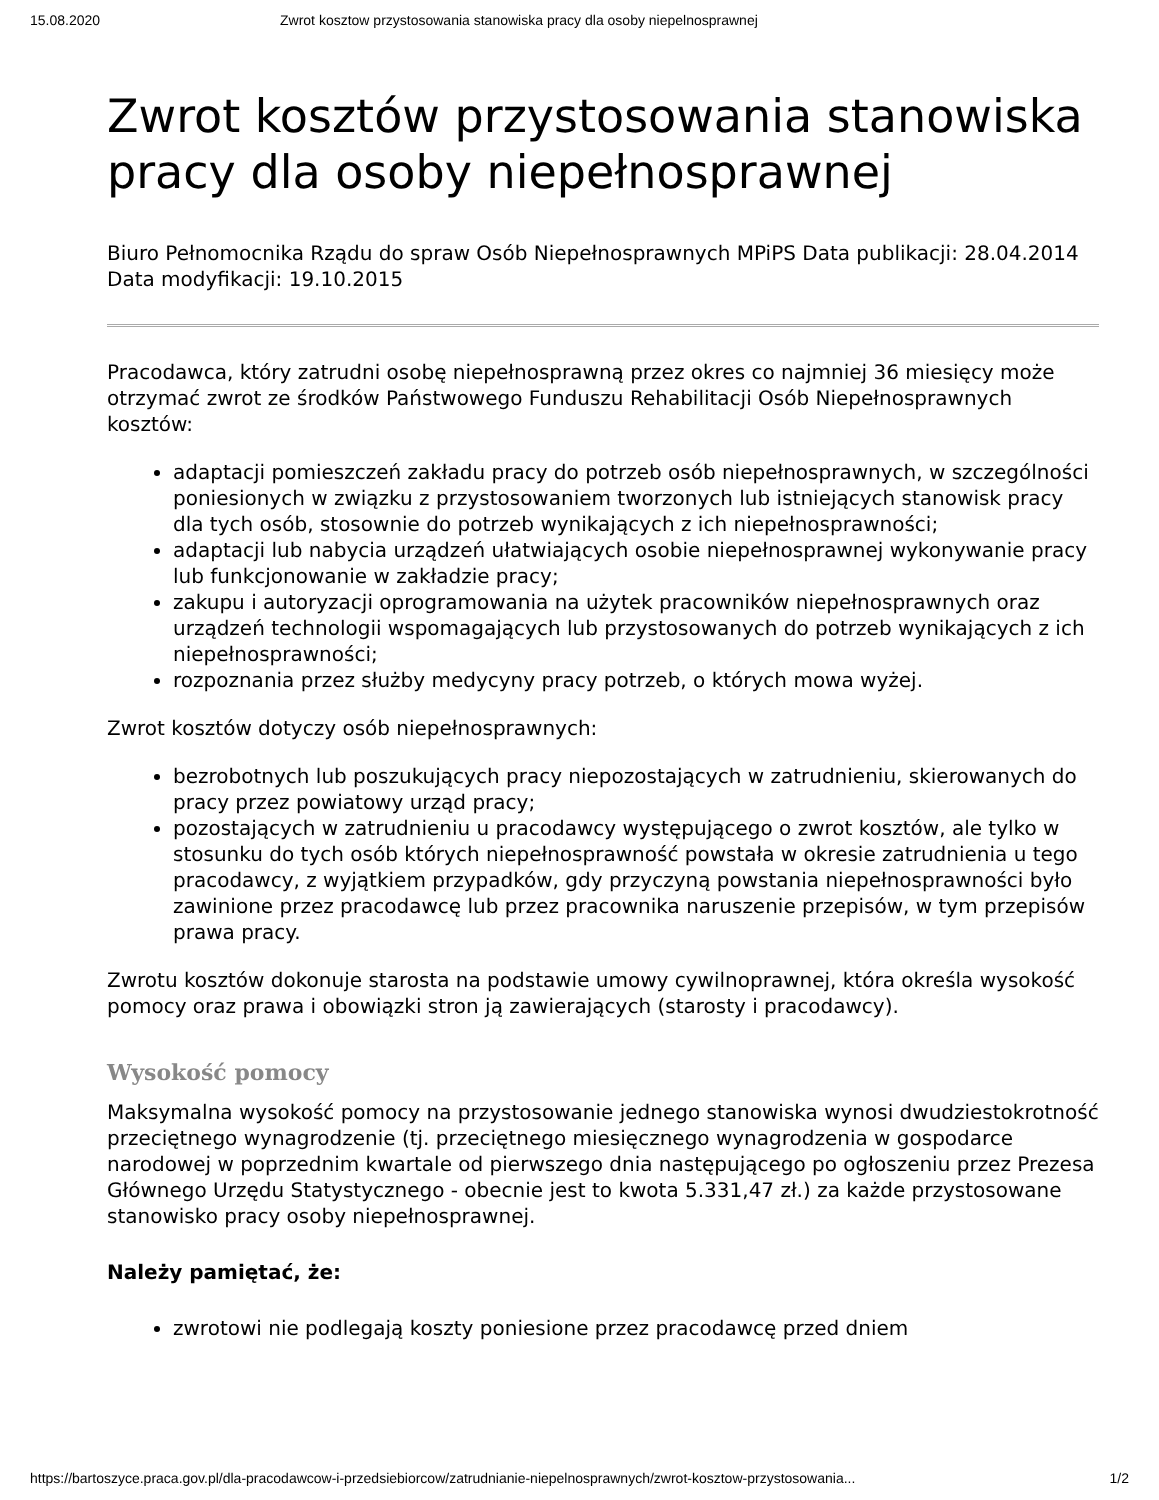15.08.2020 Zwrot kosztow przystosowania stanowiska pracy dla osoby niepelnosprawnej
Zwrot kosztów przystosowania stanowiska pracy dla osoby niepełnosprawnej
Biuro Pełnomocnika Rządu do spraw Osób Niepełnosprawnych MPiPS Data publikacji: 28.04.2014 Data modyfikacji: 19.10.2015
Pracodawca, który zatrudni osobę niepełnosprawną przez okres co najmniej 36 miesięcy może otrzymać zwrot ze środków Państwowego Funduszu Rehabilitacji Osób Niepełnosprawnych kosztów:
adaptacji pomieszczeń zakładu pracy do potrzeb osób niepełnosprawnych, w szczególności poniesionych w związku z przystosowaniem tworzonych lub istniejących stanowisk pracy dla tych osób, stosownie do potrzeb wynikających z ich niepełnosprawności;
adaptacji lub nabycia urządzeń ułatwiających osobie niepełnosprawnej wykonywanie pracy lub funkcjonowanie w zakładzie pracy;
zakupu i autoryzacji oprogramowania na użytek pracowników niepełnosprawnych oraz urządzeń technologii wspomagających lub przystosowanych do potrzeb wynikających z ich niepełnosprawności;
rozpoznania przez służby medycyny pracy potrzeb, o których mowa wyżej.
Zwrot kosztów dotyczy osób niepełnosprawnych:
bezrobotnych lub poszukujących pracy niepozostających w zatrudnieniu, skierowanych do pracy przez powiatowy urząd pracy;
pozostających w zatrudnieniu u pracodawcy występującego o zwrot kosztów, ale tylko w stosunku do tych osób których niepełnosprawność powstała w okresie zatrudnienia u tego pracodawcy, z wyjątkiem przypadków, gdy przyczyną powstania niepełnosprawności było zawinione przez pracodawcę lub przez pracownika naruszenie przepisów, w tym przepisów prawa pracy.
Zwrotu kosztów dokonuje starosta na podstawie umowy cywilnoprawnej, która określa wysokość pomocy oraz prawa i obowiązki stron ją zawierających (starosty i pracodawcy).
Wysokość pomocy
Maksymalna wysokość pomocy na przystosowanie jednego stanowiska wynosi dwudziestokrotność przeciętnego wynagrodzenie (tj. przeciętnego miesięcznego wynagrodzenia w gospodarce narodowej w poprzednim kwartale od pierwszego dnia następującego po ogłoszeniu przez Prezesa Głównego Urzędu Statystycznego - obecnie jest to kwota 5.331,47 zł.) za każde przystosowane stanowisko pracy osoby niepełnosprawnej.
Należy pamiętać, że:
zwrotowi nie podlegają koszty poniesione przez pracodawcę przed dniem
https://bartoszyce.praca.gov.pl/dla-pracodawcow-i-przedsiebiorcow/zatrudnianie-niepelnosprawnych/zwrot-kosztow-przystosowania... 1/2